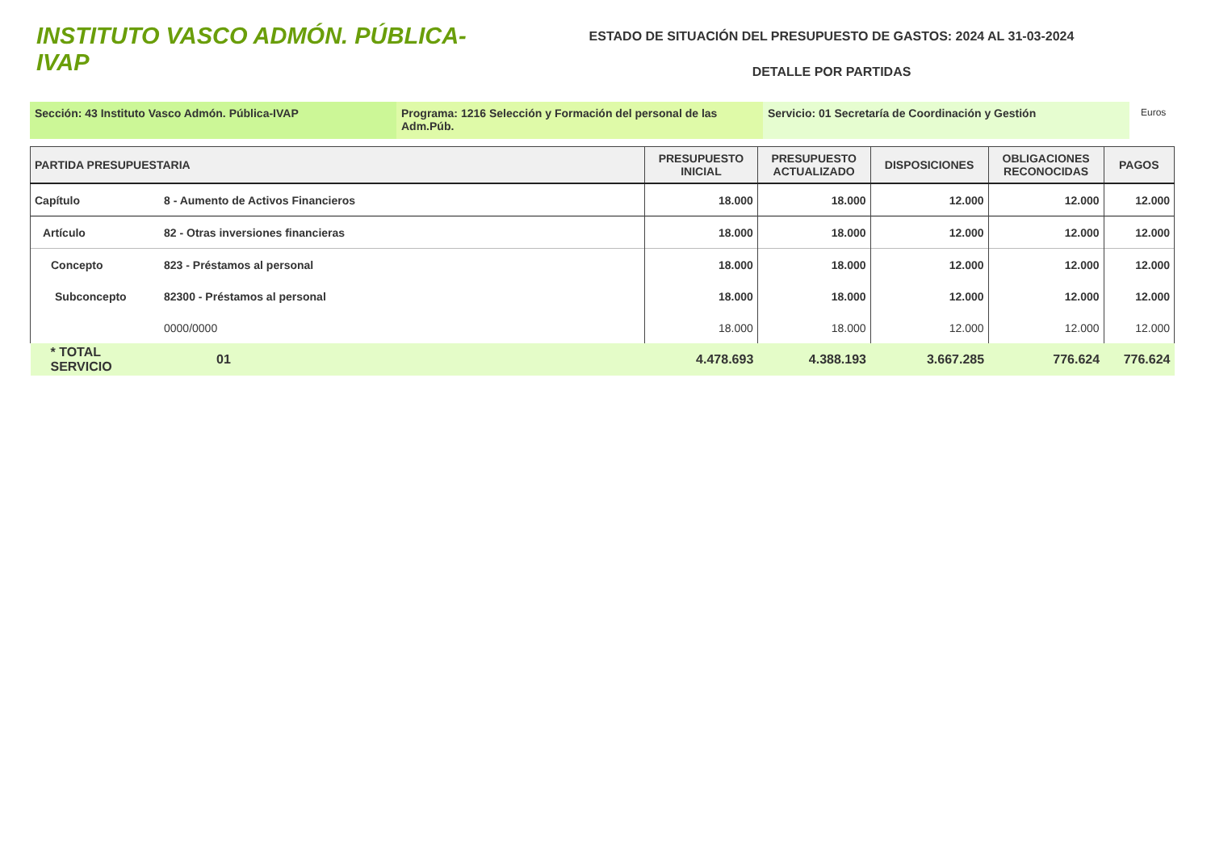INSTITUTO VASCO ADMÓN. PÚBLICA-IVAP
ESTADO DE SITUACIÓN DEL PRESUPUESTO DE GASTOS: 2024 AL 31-03-2024
DETALLE POR PARTIDAS
Sección: 43 Instituto Vasco Admón. Pública-IVAP Programa: 1216 Selección y Formación del personal de las Adm.Púb.
Servicio: 01 Secretaría de Coordinación y Gestión
Euros
| PARTIDA PRESUPUESTARIA | | PRESUPUESTO INICIAL | PRESUPUESTO ACTUALIZADO | DISPOSICIONES | OBLIGACIONES RECONOCIDAS | PAGOS |
| --- | --- | --- | --- | --- | --- | --- |
| Capítulo | 8 - Aumento de Activos Financieros | 18.000 | 18.000 | 12.000 | 12.000 | 12.000 |
| Artículo | 82 - Otras inversiones financieras | 18.000 | 18.000 | 12.000 | 12.000 | 12.000 |
| Concepto | 823 - Préstamos al personal | 18.000 | 18.000 | 12.000 | 12.000 | 12.000 |
| Subconcepto | 82300 - Préstamos al personal | 18.000 | 18.000 | 12.000 | 12.000 | 12.000 |
| | 0000/0000 | 18.000 | 18.000 | 12.000 | 12.000 | 12.000 |
| * TOTAL SERVICIO | 01 | 4.478.693 | 4.388.193 | 3.667.285 | 776.624 | 776.624 |